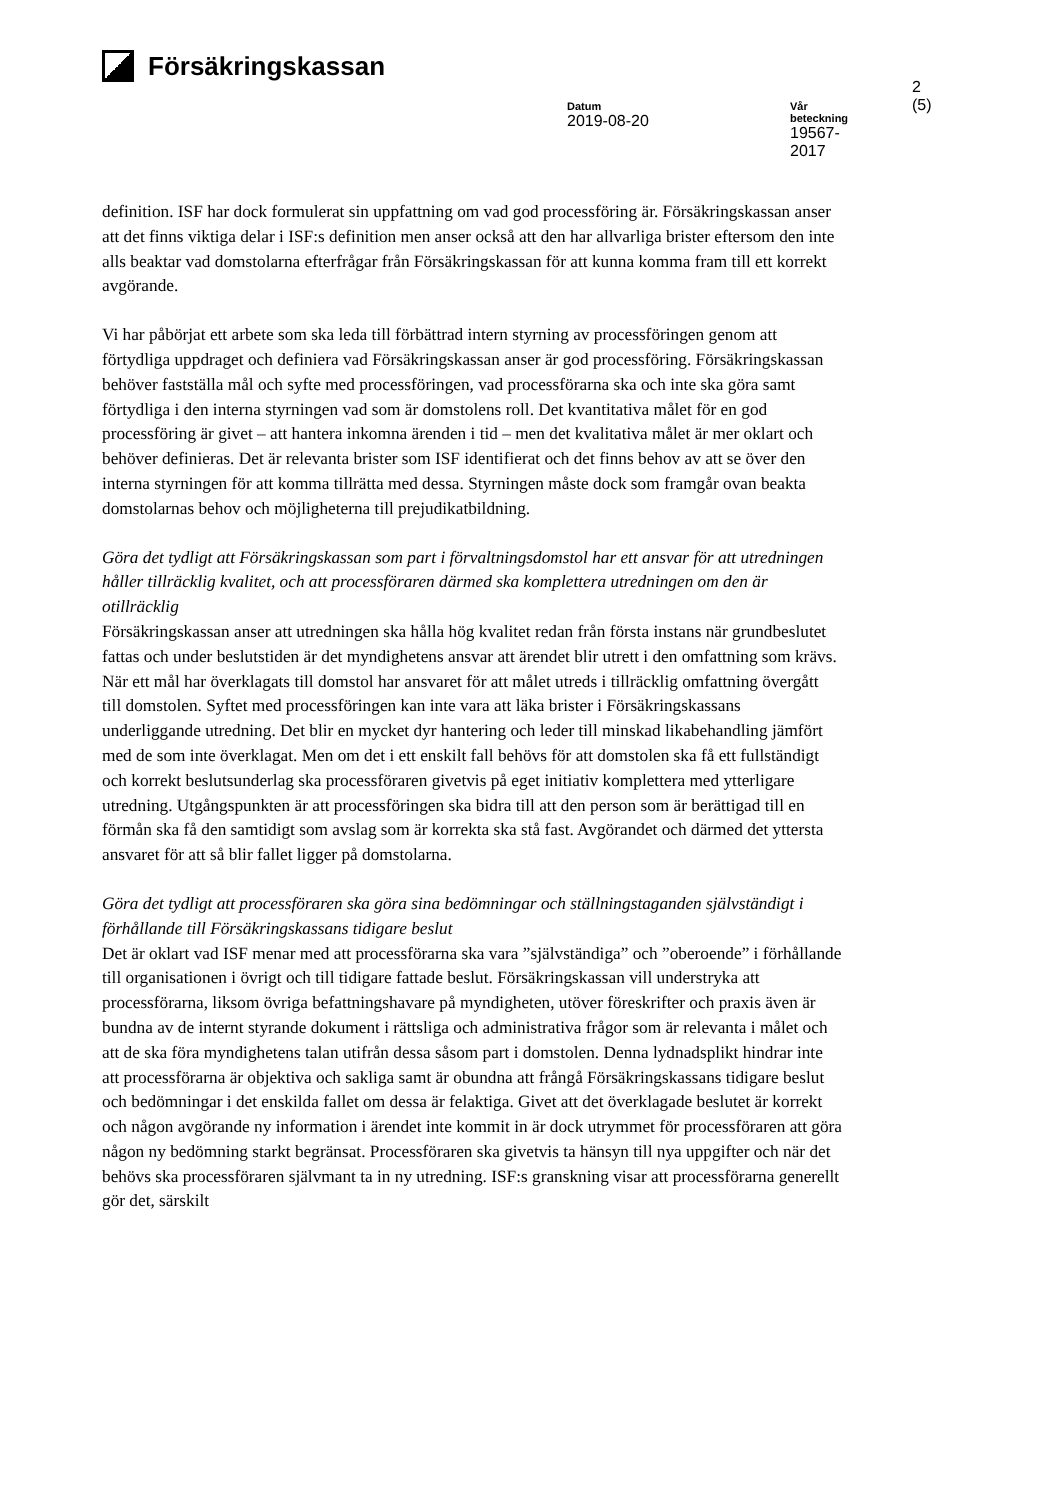Försäkringskassan
2 (5)
Datum
2019-08-20
Vår beteckning
19567-2017
definition. ISF har dock formulerat sin uppfattning om vad god processföring är. Försäkringskassan anser att det finns viktiga delar i ISF:s definition men anser också att den har allvarliga brister eftersom den inte alls beaktar vad domstolarna efterfrågar från Försäkringskassan för att kunna komma fram till ett korrekt avgörande.
Vi har påbörjat ett arbete som ska leda till förbättrad intern styrning av processföringen genom att förtydliga uppdraget och definiera vad Försäkringskassan anser är god processföring. Försäkringskassan behöver fastställa mål och syfte med processföringen, vad processförarna ska och inte ska göra samt förtydliga i den interna styrningen vad som är domstolens roll. Det kvantitativa målet för en god processföring är givet – att hantera inkomna ärenden i tid – men det kvalitativa målet är mer oklart och behöver definieras. Det är relevanta brister som ISF identifierat och det finns behov av att se över den interna styrningen för att komma tillrätta med dessa. Styrningen måste dock som framgår ovan beakta domstolarnas behov och möjligheterna till prejudikatbildning.
Göra det tydligt att Försäkringskassan som part i förvaltningsdomstol har ett ansvar för att utredningen håller tillräcklig kvalitet, och att processföraren därmed ska komplettera utredningen om den är otillräcklig
Försäkringskassan anser att utredningen ska hålla hög kvalitet redan från första instans när grundbeslutet fattas och under beslutstiden är det myndighetens ansvar att ärendet blir utrett i den omfattning som krävs. När ett mål har överklagats till domstol har ansvaret för att målet utreds i tillräcklig omfattning övergått till domstolen. Syftet med processföringen kan inte vara att läka brister i Försäkringskassans underliggande utredning. Det blir en mycket dyr hantering och leder till minskad likabehandling jämfört med de som inte överklagat. Men om det i ett enskilt fall behövs för att domstolen ska få ett fullständigt och korrekt beslutsunderlag ska processföraren givetvis på eget initiativ komplettera med ytterligare utredning. Utgångspunkten är att processföringen ska bidra till att den person som är berättigad till en förmån ska få den samtidigt som avslag som är korrekta ska stå fast. Avgörandet och därmed det yttersta ansvaret för att så blir fallet ligger på domstolarna.
Göra det tydligt att processföraren ska göra sina bedömningar och ställningstaganden självständigt i förhållande till Försäkringskassans tidigare beslut
Det är oklart vad ISF menar med att processförarna ska vara ”självständiga” och ”oberoende” i förhållande till organisationen i övrigt och till tidigare fattade beslut. Försäkringskassan vill understryka att processförarna, liksom övriga befattningshavare på myndigheten, utöver föreskrifter och praxis även är bundna av de internt styrande dokument i rättsliga och administrativa frågor som är relevanta i målet och att de ska föra myndighetens talan utifrån dessa såsom part i domstolen. Denna lydnadsplikt hindrar inte att processförarna är objektiva och sakliga samt är obundna att frångå Försäkringskassans tidigare beslut och bedömningar i det enskilda fallet om dessa är felaktiga. Givet att det överklagade beslutet är korrekt och någon avgörande ny information i ärendet inte kommit in är dock utrymmet för processföraren att göra någon ny bedömning starkt begränsat. Processföraren ska givetvis ta hänsyn till nya uppgifter och när det behövs ska processföraren självmant ta in ny utredning. ISF:s granskning visar att processförarna generellt gör det, särskilt